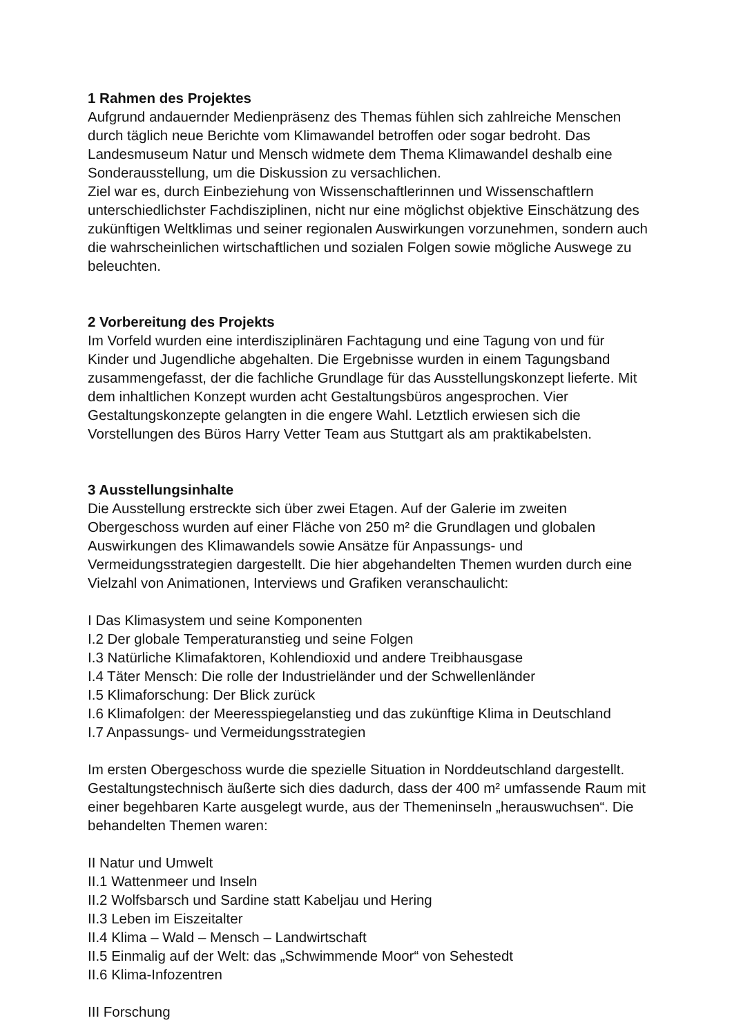1 Rahmen des Projektes
Aufgrund andauernder Medienpräsenz des Themas fühlen sich zahlreiche Menschen durch täglich neue Berichte vom Klimawandel betroffen oder sogar bedroht. Das Landesmuseum Natur und Mensch widmete dem Thema Klimawandel deshalb eine Sonderausstellung, um die Diskussion zu versachlichen.
Ziel war es, durch Einbeziehung von Wissenschaftlerinnen und Wissenschaftlern unterschiedlichster Fachdisziplinen, nicht nur eine möglichst objektive Einschätzung des zukünftigen Weltklimas und seiner regionalen Auswirkungen vorzunehmen, sondern auch die wahrscheinlichen wirtschaftlichen und sozialen Folgen sowie mögliche Auswege zu beleuchten.
2 Vorbereitung des Projekts
Im Vorfeld wurden eine interdisziplinären Fachtagung und eine Tagung von und für Kinder und Jugendliche abgehalten. Die Ergebnisse wurden in einem Tagungsband zusammengefasst, der die fachliche Grundlage für das Ausstellungskonzept lieferte. Mit dem inhaltlichen Konzept wurden acht Gestaltungsbüros angesprochen. Vier Gestaltungskonzepte gelangten in die engere Wahl. Letztlich erwiesen sich die Vorstellungen des Büros Harry Vetter Team aus Stuttgart als am praktikabelsten.
3 Ausstellungsinhalte
Die Ausstellung erstreckte sich über zwei Etagen. Auf der Galerie im zweiten Obergeschoss wurden auf einer Fläche von 250 m² die Grundlagen und globalen Auswirkungen des Klimawandels sowie Ansätze für Anpassungs- und Vermeidungsstrategien dargestellt. Die hier abgehandelten Themen wurden durch eine Vielzahl von Animationen, Interviews und Grafiken veranschaulicht:
I Das Klimasystem und seine Komponenten
I.2 Der globale Temperaturanstieg und seine Folgen
I.3 Natürliche Klimafaktoren, Kohlendioxid und andere Treibhausgase
I.4 Täter Mensch: Die rolle der Industrieländer und der Schwellenländer
I.5 Klimaforschung: Der Blick zurück
I.6 Klimafolgen: der Meeresspiegelanstieg und das zukünftige Klima in Deutschland
I.7 Anpassungs- und Vermeidungsstrategien
Im ersten Obergeschoss wurde die spezielle Situation in Norddeutschland dargestellt. Gestaltungstechnisch äußerte sich dies dadurch, dass der 400 m² umfassende Raum mit einer begehbaren Karte ausgelegt wurde, aus der Themeninseln „herauswuchsen“. Die behandelten Themen waren:
II Natur und Umwelt
II.1 Wattenmeer und Inseln
II.2 Wolfsbarsch und Sardine statt Kabeljau und Hering
II.3 Leben im Eiszeitalter
II.4 Klima – Wald – Mensch – Landwirtschaft
II.5 Einmalig auf der Welt: das „Schwimmende Moor“ von Sehestedt
II.6 Klima-Infozentren
III Forschung